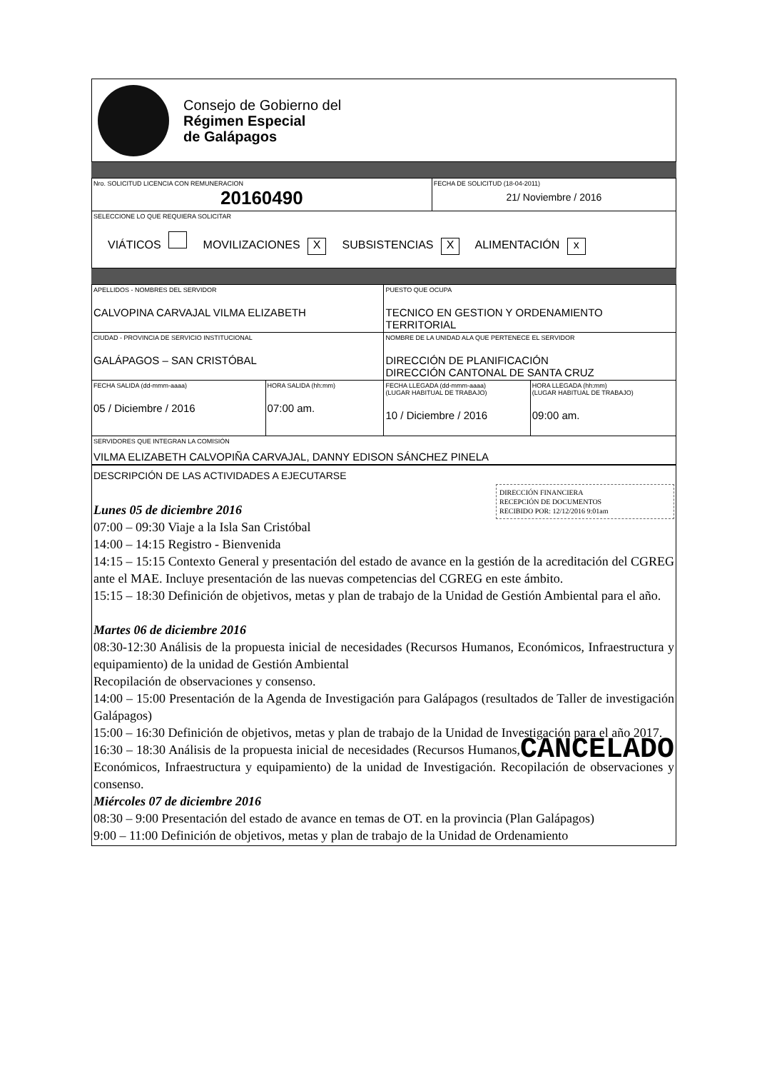Consejo de Gobierno del
Régimen Especial
de Galápagos
| Nro. SOLICITUD LICENCIA CON REMUNERACION 20160490 | FECHA DE SOLICITUD (18-04-2011) 21/ Noviembre / 2016 |
| SELECCIONE LO QUE REQUIERA SOLICITAR VIÁTICOS MOVILIZACIONES X SUBSISTENCIAS X ALIMENTACIÓN x | |
| APELLIDOS - NOMBRES DEL SERVIDOR CALVOPINA CARVAJAL VILMA ELIZABETH | | PUESTO QUE OCUPA TECNICO EN GESTION Y ORDENAMIENTO TERRITORIAL | |
| CIUDAD - PROVINCIA DE SERVICIO INSTITUCIONAL GALÁPAGOS – SAN CRISTÓBAL | | NOMBRE DE LA UNIDAD ALA QUE PERTENECE EL SERVIDOR DIRECCIÓN DE PLANIFICACIÓN DIRECCIÓN CANTONAL DE SANTA CRUZ | |
| FECHA SALIDA (dd-mmm-aaaa) 05 / Diciembre / 2016 | HORA SALIDA (hh:mm) 07:00 am. | FECHA LLEGADA (dd-mmm-aaaa) (LUGAR HABITUAL DE TRABAJO) 10 / Diciembre / 2016 | HORA LLEGADA (hh:mm) (LUGAR HABITUAL DE TRABAJO) 09:00 am. |
| SERVIDORES QUE INTEGRAN LA COMISIÓN VILMA ELIZABETH CALVOPIÑA CARVAJAL, DANNY EDISON SÁNCHEZ PINELA | | | |
DESCRIPCIÓN DE LAS ACTIVIDADES A EJECUTARSE
DIRECCIÓN FINANCIERA
RECEPCIÓN DE DOCUMENTOS
RECIBIDO POR: 12/12/2016 9:01am
Lunes 05 de diciembre 2016
07:00 – 09:30 Viaje a la Isla San Cristóbal
14:00 – 14:15 Registro - Bienvenida
14:15 – 15:15 Contexto General y presentación del estado de avance en la gestión de la acreditación del CGREG ante el MAE. Incluye presentación de las nuevas competencias del CGREG en este ámbito.
15:15 – 18:30 Definición de objetivos, metas y plan de trabajo de la Unidad de Gestión Ambiental para el año.
Martes 06 de diciembre 2016
08:30-12:30 Análisis de la propuesta inicial de necesidades (Recursos Humanos, Económicos, Infraestructura y equipamiento) de la unidad de Gestión Ambiental
Recopilación de observaciones y consenso.
14:00 – 15:00 Presentación de la Agenda de Investigación para Galápagos (resultados de Taller de investigación Galápagos)
15:00 – 16:30 Definición de objetivos, metas y plan de trabajo de la Unidad de Investigación para el año 2017.
CANCELADO 16:30 – 18:30 Análisis de la propuesta inicial de necesidades (Recursos Humanos, Económicos, Infraestructura y equipamiento) de la unidad de Investigación. Recopilación de observaciones y consenso.
Miércoles 07 de diciembre 2016
08:30 – 9:00 Presentación del estado de avance en temas de OT. en la provincia (Plan Galápagos)
9:00 – 11:00 Definición de objetivos, metas y plan de trabajo de la Unidad de Ordenamiento